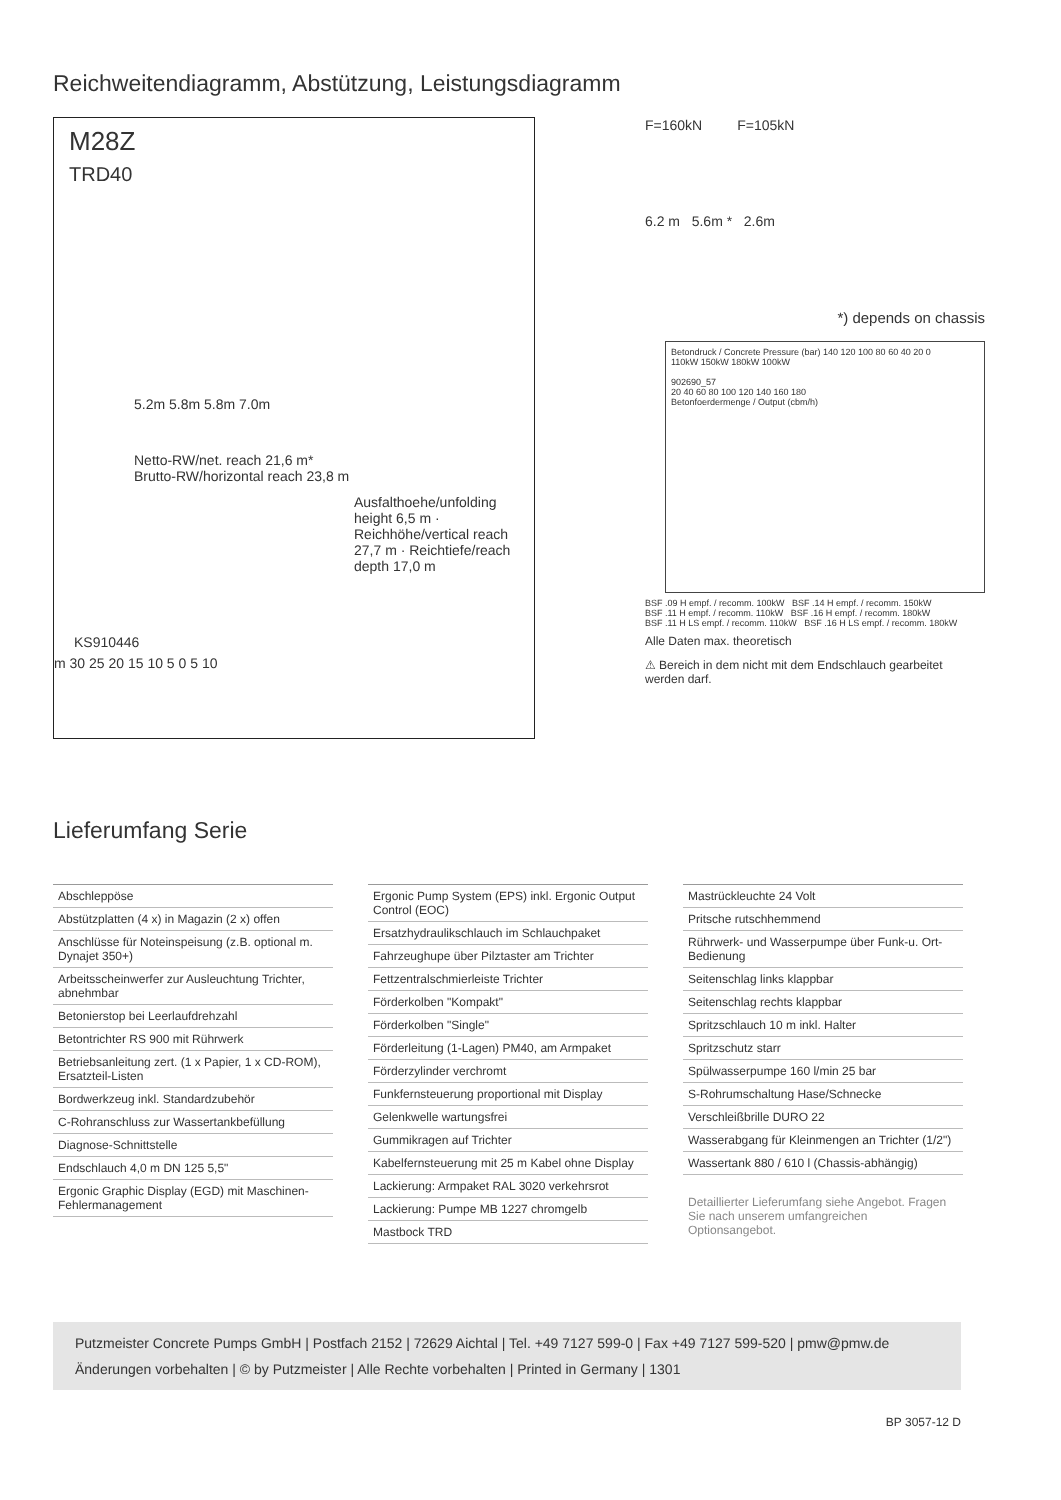Reichweitendiagramm, Abstützung, Leistungsdiagramm
M28Z
TRD40
5.2m 5.8m 5.8m 7.0m
Netto-RW/net. reach 21,6 m*
Brutto-RW/horizontal reach 23,8 m
Ausfalthoehe/unfolding height 6,5 m · Reichhöhe/vertical reach 27,7 m · Reichtiefe/reach depth 17,0 m
KS910446
m 30 25 20 15 10 5 0 5 10
F=160kN F=105kN
6.2 m 5.6m * 2.6m
*) depends on chassis
Betondruck / Concrete Pressure (bar) 140 120 100 80 60 40 20 0
110kW 150kW 180kW 100kW
902690_57
20 40 60 80 100 120 140 160 180
Betonfoerdermenge / Output (cbm/h)
BSF .09 H empf. / recomm. 100kW BSF .14 H empf. / recomm. 150kW
BSF .11 H empf. / recomm. 110kW BSF .16 H empf. / recomm. 180kW
BSF .11 H LS empf. / recomm. 110kW BSF .16 H LS empf. / recomm. 180kW
Alle Daten max. theoretisch
⚠ Bereich in dem nicht mit dem Endschlauch gearbeitet werden darf.
Lieferumfang Serie
Abschleppöse
Abstützplatten (4 x) in Magazin (2 x) offen
Anschlüsse für Noteinspeisung (z.B. optional m. Dynajet 350+)
Arbeitsscheinwerfer zur Ausleuchtung Trichter, abnehmbar
Betonierstop bei Leerlaufdrehzahl
Betontrichter RS 900 mit Rührwerk
Betriebsanleitung zert. (1 x Papier, 1 x CD-ROM), Ersatzteil-Listen
Bordwerkzeug inkl. Standardzubehör
C-Rohranschluss zur Wassertankbefüllung
Diagnose-Schnittstelle
Endschlauch 4,0 m DN 125 5,5"
Ergonic Graphic Display (EGD) mit Maschinen-Fehlermanagement
Ergonic Pump System (EPS) inkl. Ergonic Output Control (EOC)
Ersatzhydraulikschlauch im Schlauchpaket
Fahrzeughupe über Pilztaster am Trichter
Fettzentralschmierleiste Trichter
Förderkolben "Kompakt"
Förderkolben "Single"
Förderleitung (1-Lagen) PM40, am Armpaket
Förderzylinder verchromt
Funkfernsteuerung proportional mit Display
Gelenkwelle wartungsfrei
Gummikragen auf Trichter
Kabelfernsteuerung mit 25 m Kabel ohne Display
Lackierung: Armpaket RAL 3020 verkehrsrot
Lackierung: Pumpe MB 1227 chromgelb
Mastbock TRD
Mastrückleuchte 24 Volt
Pritsche rutschhemmend
Rührwerk- und Wasserpumpe über Funk-u. Ort-Bedienung
Seitenschlag links klappbar
Seitenschlag rechts klappbar
Spritzschlauch 10 m inkl. Halter
Spritzschutz starr
Spülwasserpumpe 160 l/min 25 bar
S-Rohrumschaltung Hase/Schnecke
Verschleißbrille DURO 22
Wasserabgang für Kleinmengen an Trichter (1/2")
Wassertank 880 / 610 l (Chassis-abhängig)
Detaillierter Lieferumfang siehe Angebot. Fragen Sie nach unserem umfangreichen Optionsangebot.
Putzmeister Concrete Pumps GmbH | Postfach 2152 | 72629 Aichtal | Tel. +49 7127 599-0 | Fax +49 7127 599-520 | pmw@pmw.de
Änderungen vorbehalten | © by Putzmeister | Alle Rechte vorbehalten | Printed in Germany | 1301
BP 3057-12 D